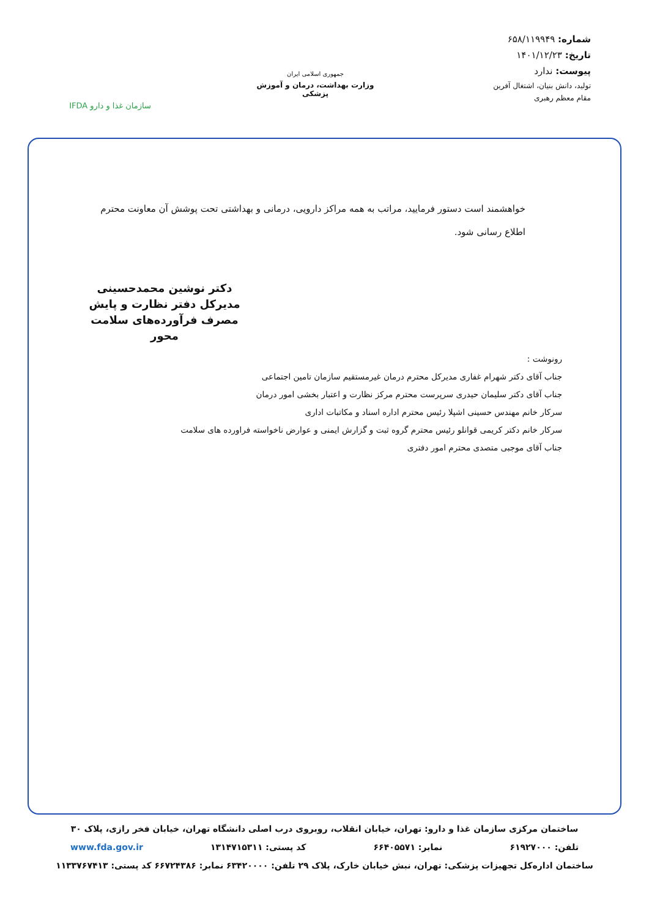شماره: ۶۵۸/۱۱۹۹۴۹
تاریخ: ۱۴۰۱/۱۲/۲۳
پیوست: ندارد
تولید، دانش بنیان، اشتغال آفرین
مقام معظم رهبری
جمهوری اسلامی ایران
وزارت بهداشت، درمان و آموزش پزشکی
سازمان غذا و دارو IFDA
خواهشمند است دستور فرمایید، مراتب به همه مراکز دارویی، درمانی و بهداشتی تحت پوشش آن معاونت محترم اطلاع رسانی شود.
دکتر نوشین محمدحسینی
مدیرکل دفتر نظارت و پایش
مصرف فرآورده‌های سلامت محور
رونوشت :
جناب آقای دکتر شهرام غفاری مدیرکل محترم درمان غیرمستقیم سازمان تامین اجتماعی
جناب آقای دکتر سلیمان حیدری سرپرست محترم مرکز نظارت و اعتبار بخشی امور درمان
سرکار خانم مهندس حسینی اشپلا رئیس محترم اداره اسناد و مکاتبات اداری
سرکار خانم دکتر کریمی قوانلو رئیس محترم گروه ثبت و گزارش ایمنی و عوارض ناخواسته فراورده های سلامت
جناب آقای موجبی متصدی محترم امور دفتری
ساختمان مرکزی سازمان غذا و دارو: تهران، خیابان انقلاب، روبروی درب اصلی دانشگاه تهران، خیابان فخر رازی، پلاک ۳۰
تلفن: ۶۱۹۲۷۰۰۰ نمابر: ۶۶۴۰۵۵۷۱ کد پستی: ۱۳۱۴۷۱۵۳۱۱ www.fda.gov.ir
ساختمان اداره‌کل تجهیزات پزشکی: تهران، نبش خیابان خارک، پلاک ۲۹ تلفن: ۶۳۴۲۰۰۰۰ نمابر: ۶۶۷۲۴۳۸۶ کد پستی: ۱۱۳۳۷۶۷۴۱۳